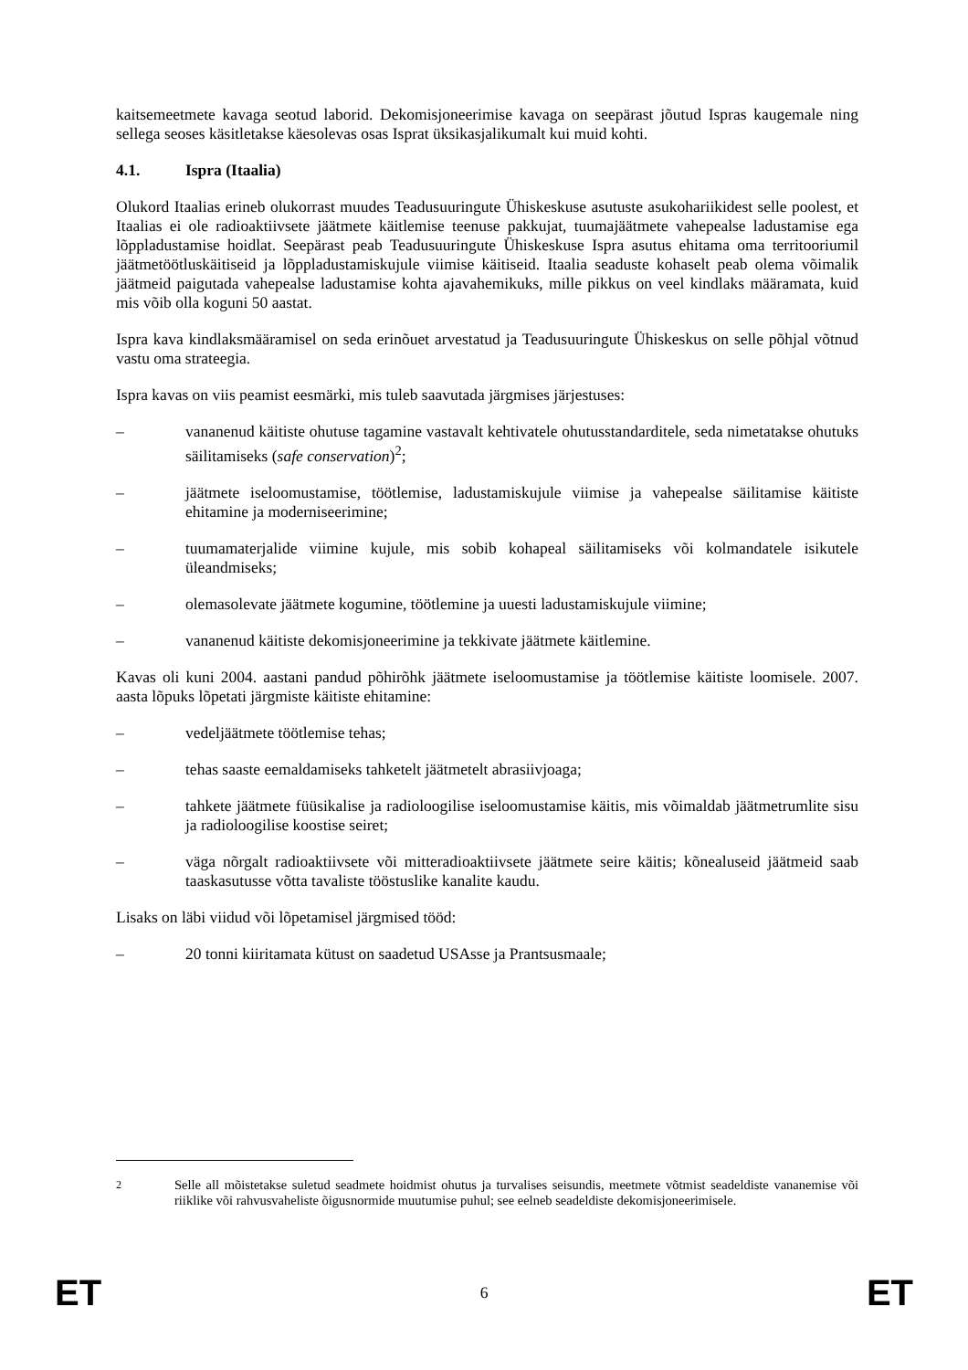kaitsemeetmete kavaga seotud laborid. Dekomisjoneerimise kavaga on seepärast jõutud Ispras kaugemale ning sellega seoses käsitletakse käesolevas osas Isprat üksikasjalikumalt kui muid kohti.
4.1. Ispra (Itaalia)
Olukord Itaalias erineb olukorrast muudes Teadusuuringute Ühiskeskuse asutuste asukohariikidest selle poolest, et Itaalias ei ole radioaktiivsete jäätmete käitlemise teenuse pakkujat, tuumajäätmete vahepealse ladustamise ega lõppladustamise hoidlat. Seepärast peab Teadusuuringute Ühiskeskuse Ispra asutus ehitama oma territooriumil jäätmetöötluskäitiseid ja lõppladustamiskujule viimise käitiseid. Itaalia seaduste kohaselt peab olema võimalik jäätmeid paigutada vahepealse ladustamise kohta ajavahemikuks, mille pikkus on veel kindlaks määramata, kuid mis võib olla koguni 50 aastat.
Ispra kava kindlaksmääramisel on seda erinõuet arvestatud ja Teadusuuringute Ühiskeskus on selle põhjal võtnud vastu oma strateegia.
Ispra kavas on viis peamist eesmärki, mis tuleb saavutada järgmises järjestuses:
– vananenud käitiste ohutuse tagamine vastavalt kehtivatele ohutusstandarditele, seda nimetatakse ohutuks säilitamiseks (safe conservation)<sup>2</sup>;
– jäätmete iseloomustamise, töötlemise, ladustamiskujule viimise ja vahepealse säilitamise käitiste ehitamine ja moderniseerimine;
– tuumamaterjalide viimine kujule, mis sobib kohapeal säilitamiseks või kolmandatele isikutele üleandmiseks;
– olemasolevate jäätmete kogumine, töötlemine ja uuesti ladustamiskujule viimine;
– vananenud käitiste dekomisjoneerimine ja tekkivate jäätmete käitlemine.
Kavas oli kuni 2004. aastani pandud põhirõhk jäätmete iseloomustamise ja töötlemise käitiste loomisele. 2007. aasta lõpuks lõpetati järgmiste käitiste ehitamine:
– vedeljäätmete töötlemise tehas;
– tehas saaste eemaldamiseks tahketelt jäätmetelt abrasiivjoaga;
– tahkete jäätmete füüsikalise ja radioloogilise iseloomustamise käitis, mis võimaldab jäätmetrumlite sisu ja radioloogilise koostise seiret;
– väga nõrgalt radioaktiivsete või mitteradioaktiivsete jäätmete seire käitis; kõnealuseid jäätmeid saab taaskasutusse võtta tavaliste tööstuslike kanalite kaudu.
Lisaks on läbi viidud või lõpetamisel järgmised tööd:
– 20 tonni kiiritamata kütust on saadetud USAsse ja Prantsusmaale;
<sup>2</sup> Selle all mõistetakse suletud seadmete hoidmist ohutus ja turvalises seisundis, meetmete võtmist seadeldiste vananemise või riiklike või rahvusvaheliste õigusnormide muutumise puhul; see eelneb seadeldiste dekomisjoneerimisele.
ET 6 ET